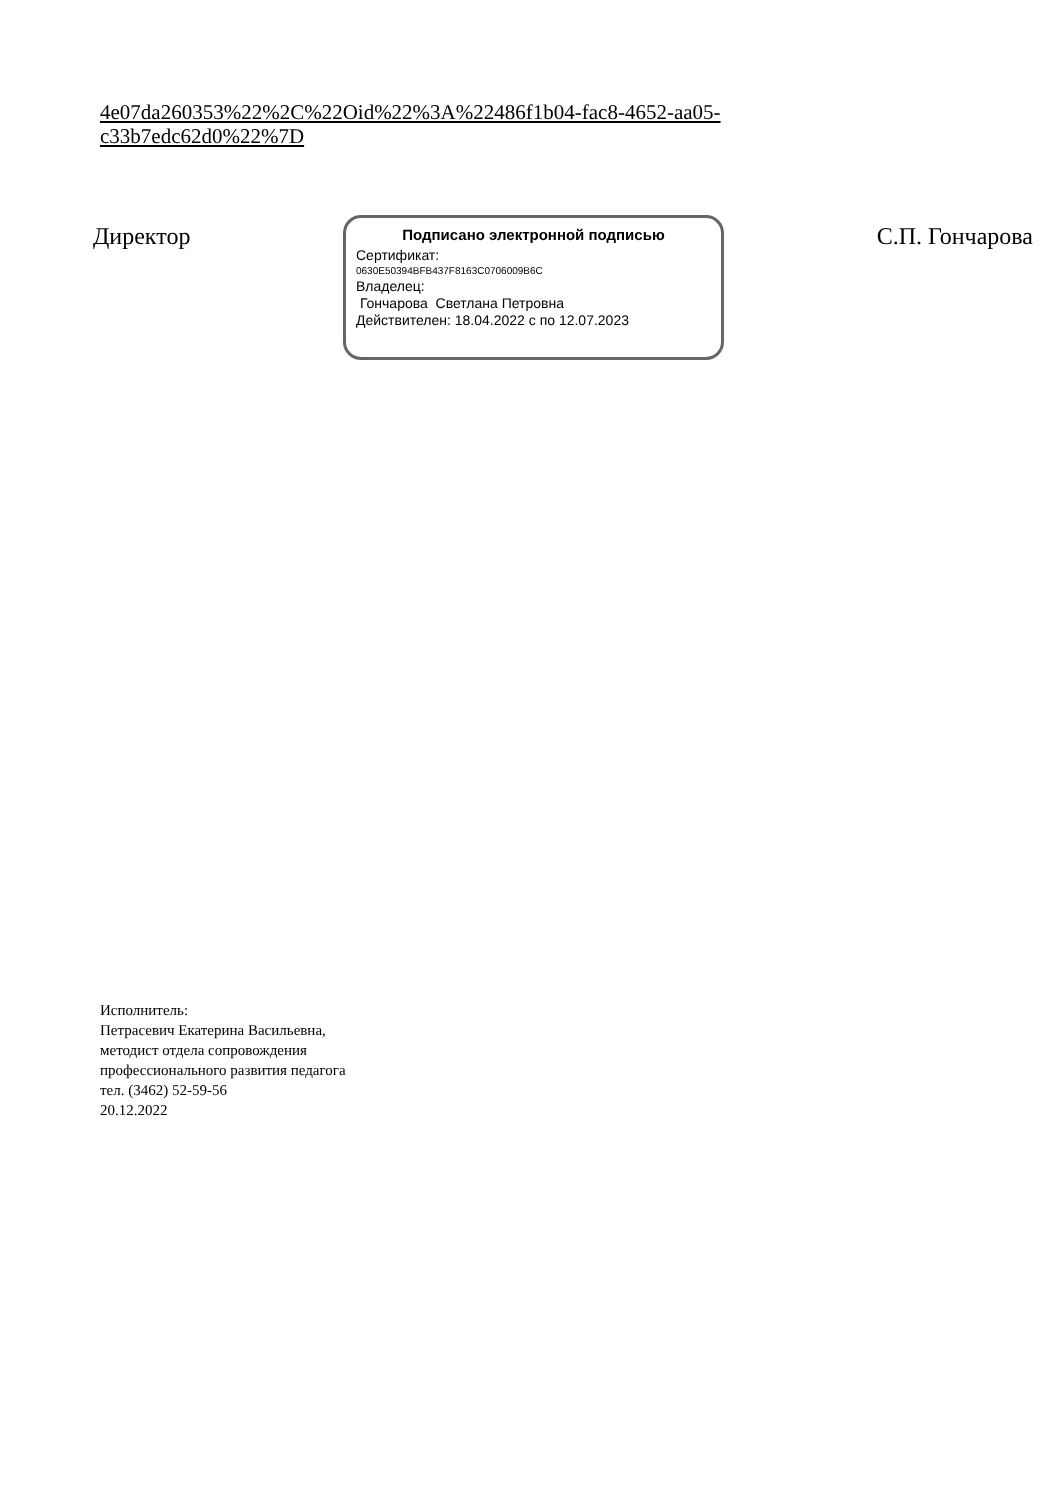4e07da260353%22%2C%22Oid%22%3A%22486f1b04-fac8-4652-aa05-
c33b7edc62d0%22%7D
Директор
Подписано электронной подписью
Сертификат:
0630E50394BFB437F8163C0706009B6C
Владелец:
Гончарова Светлана Петровна
Действителен: 18.04.2022 с по 12.07.2023
С.П. Гончарова
Исполнитель:
Петрасевич Екатерина Васильевна,
методист отдела сопровождения
профессионального развития педагога
тел. (3462) 52-59-56
20.12.2022